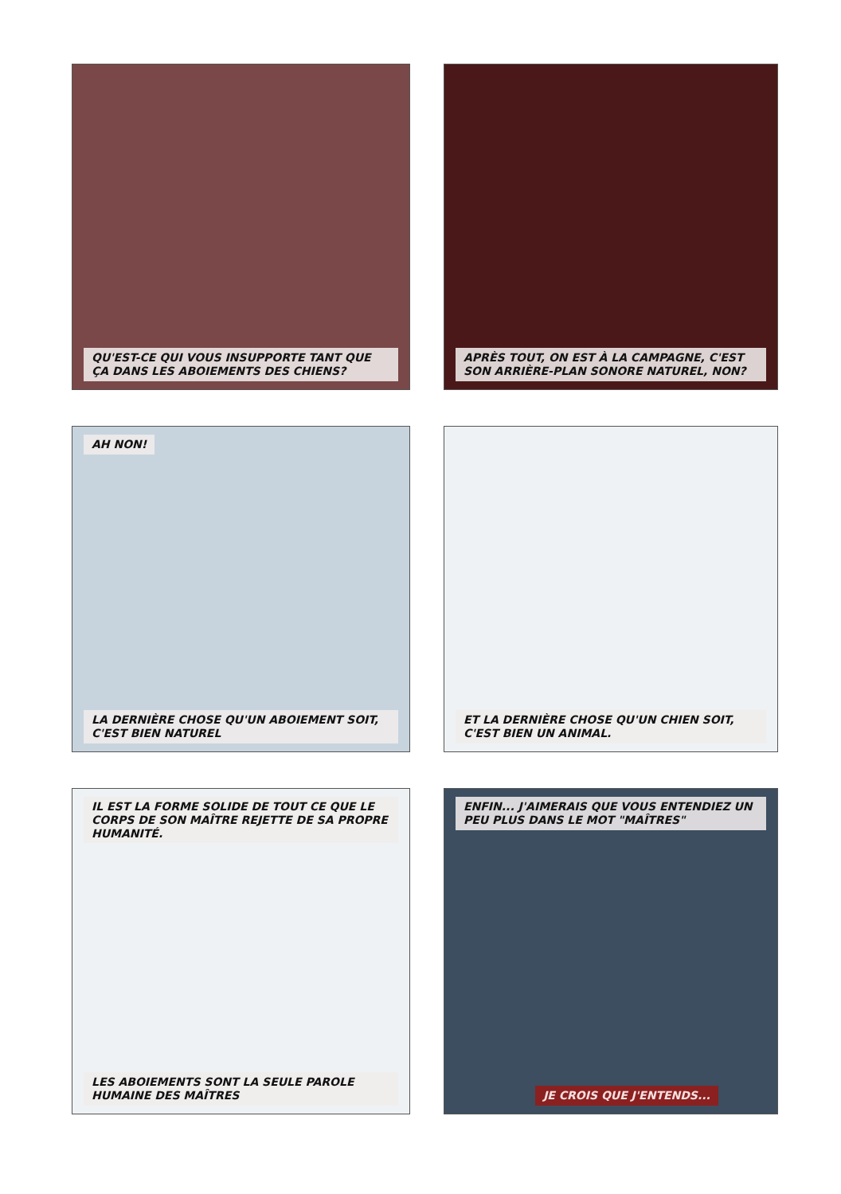QU'EST-CE QUI VOUS INSUPPORTE TANT QUE ÇA DANS LES ABOIEMENTS DES CHIENS?
APRÈS TOUT, ON EST À LA CAMPAGNE, C'EST SON ARRIÈRE-PLAN SONORE NATUREL, NON?
AH NON!
LA DERNIÈRE CHOSE QU'UN ABOIEMENT SOIT, C'EST BIEN NATUREL
ET LA DERNIÈRE CHOSE QU'UN CHIEN SOIT, C'EST BIEN UN ANIMAL.
IL EST LA FORME SOLIDE DE TOUT CE QUE LE CORPS DE SON MAÎTRE REJETTE DE SA PROPRE HUMANITÉ.
LES ABOIEMENTS SONT LA SEULE PAROLE HUMAINE DES MAÎTRES
ENFIN... J'AIMERAIS QUE VOUS ENTENDIEZ UN PEU PLUS DANS LE MOT "MAÎTRES"
JE CROIS QUE J'ENTENDS...